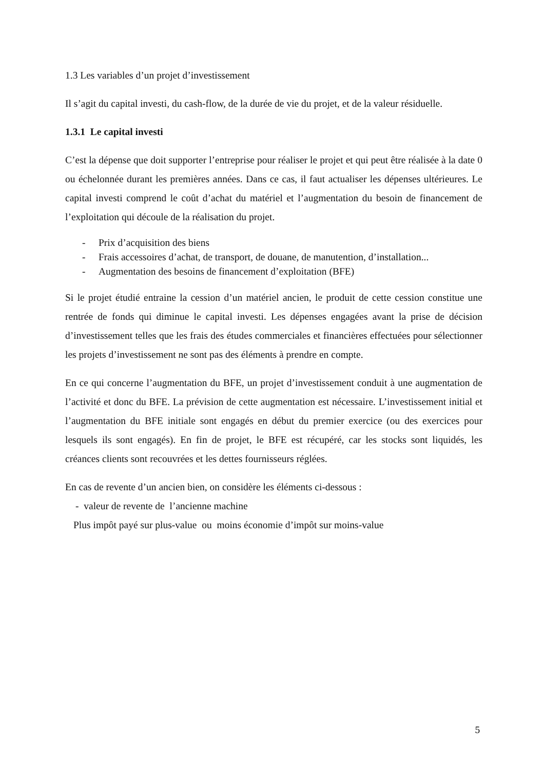1.3 Les variables d’un projet d’investissement
Il s’agit du capital investi, du cash-flow, de la durée de vie du projet, et de la valeur résiduelle.
1.3.1 Le capital investi
C’est la dépense que doit supporter l’entreprise pour réaliser le projet et qui peut être réalisée à la date 0 ou échelonnée durant les premières années. Dans ce cas, il faut actualiser les dépenses ultérieures. Le capital investi comprend le coût d’achat du matériel et l’augmentation du besoin de financement de l’exploitation qui découle de la réalisation du projet.
- Prix d’acquisition des biens
- Frais accessoires d’achat, de transport, de douane, de manutention, d’installation...
- Augmentation des besoins de financement d’exploitation (BFE)
Si le projet étudié entraine la cession d’un matériel ancien, le produit de cette cession constitue une rentrée de fonds qui diminue le capital investi. Les dépenses engagées avant la prise de décision d’investissement telles que les frais des études commerciales et financières effectuées pour sélectionner les projets d’investissement ne sont pas des éléments à prendre en compte.
En ce qui concerne l’augmentation du BFE, un projet d’investissement conduit à une augmentation de l’activité et donc du BFE. La prévision de cette augmentation est nécessaire. L’investissement initial et l’augmentation du BFE initiale sont engagés en début du premier exercice (ou des exercices pour lesquels ils sont engagés). En fin de projet, le BFE est récupéré, car les stocks sont liquidés, les créances clients sont recouvrées et les dettes fournisseurs réglées.
En cas de revente d’un ancien bien, on considère les éléments ci-dessous :
- valeur de revente de l’ancienne machine
Plus impôt payé sur plus-value ou moins économie d’impôt sur moins-value
5